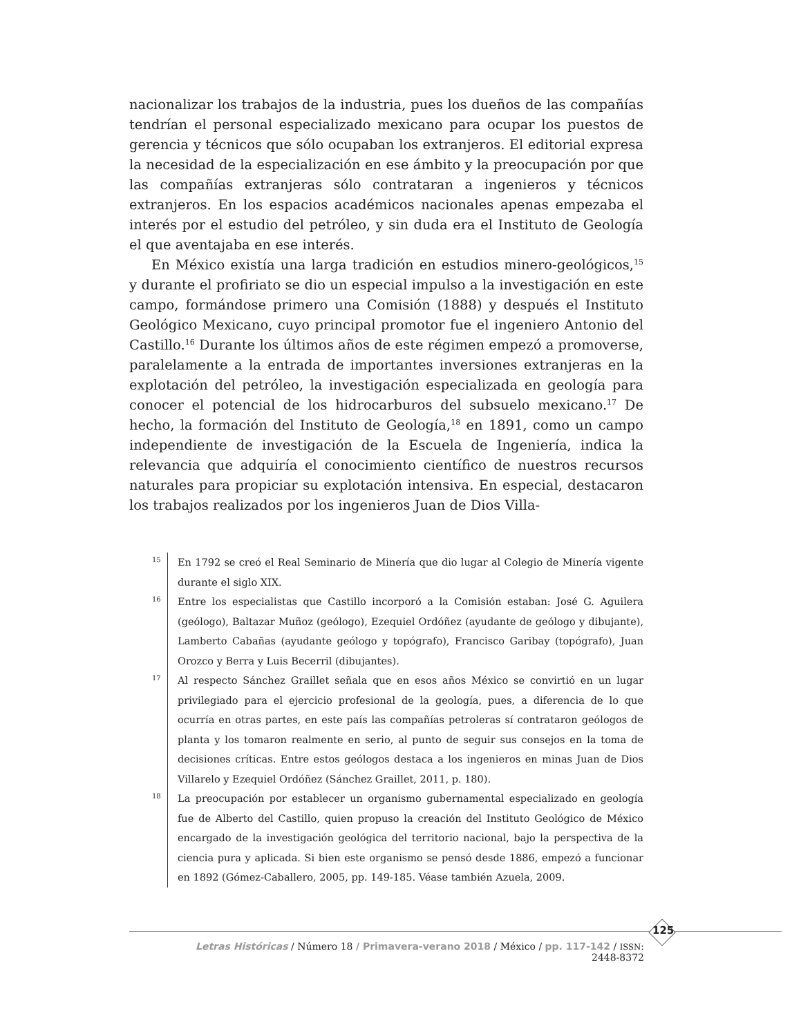nacionalizar los trabajos de la industria, pues los dueños de las compañías tendrían el personal especializado mexicano para ocupar los puestos de gerencia y técnicos que sólo ocupaban los extranjeros. El editorial expresa la necesidad de la especialización en ese ámbito y la preocupación por que las compañías extranjeras sólo contrataran a ingenieros y técnicos extranjeros. En los espacios académicos nacionales apenas empezaba el interés por el estudio del petróleo, y sin duda era el Instituto de Geología el que aventajaba en ese interés.
En México existía una larga tradición en estudios minero-geológicos,<sup>15</sup> y durante el profiriato se dio un especial impulso a la investigación en este campo, formándose primero una Comisión (1888) y después el Instituto Geológico Mexicano, cuyo principal promotor fue el ingeniero Antonio del Castillo.<sup>16</sup> Durante los últimos años de este régimen empezó a promoverse, paralelamente a la entrada de importantes inversiones extranjeras en la explotación del petróleo, la investigación especializada en geología para conocer el potencial de los hidrocarburos del subsuelo mexicano.<sup>17</sup> De hecho, la formación del Instituto de Geología,<sup>18</sup> en 1891, como un campo independiente de investigación de la Escuela de Ingeniería, indica la relevancia que adquiría el conocimiento científico de nuestros recursos naturales para propiciar su explotación intensiva. En especial, destacaron los trabajos realizados por los ingenieros Juan de Dios Villa-
15
En 1792 se creó el Real Seminario de Minería que dio lugar al Colegio de Minería vigente durante el siglo XIX.
16
Entre los especialistas que Castillo incorporó a la Comisión estaban: José G. Aguilera (geólogo), Baltazar Muñoz (geólogo), Ezequiel Ordóñez (ayudante de geólogo y dibujante), Lamberto Cabañas (ayudante geólogo y topógrafo), Francisco Garibay (topógrafo), Juan Orozco y Berra y Luis Becerril (dibujantes).
17
Al respecto Sánchez Graillet señala que en esos años México se convirtió en un lugar privilegiado para el ejercicio profesional de la geología, pues, a diferencia de lo que ocurría en otras partes, en este país las compañías petroleras sí contrataron geólogos de planta y los tomaron realmente en serio, al punto de seguir sus consejos en la toma de decisiones críticas. Entre estos geólogos destaca a los ingenieros en minas Juan de Dios Villarelo y Ezequiel Ordóñez (Sánchez Graillet, 2011, p. 180).
18
La preocupación por establecer un organismo gubernamental especializado en geología fue de Alberto del Castillo, quien propuso la creación del Instituto Geológico de México encargado de la investigación geológica del territorio nacional, bajo la perspectiva de la ciencia pura y aplicada. Si bien este organismo se pensó desde 1886, empezó a funcionar en 1892 (Gómez-Caballero, 2005, pp. 149-185. Véase también Azuela, 2009.
125
Letras Históricas / Número 18 / Primavera-verano 2018 / México / pp. 117-142 / ISSN: 2448-8372